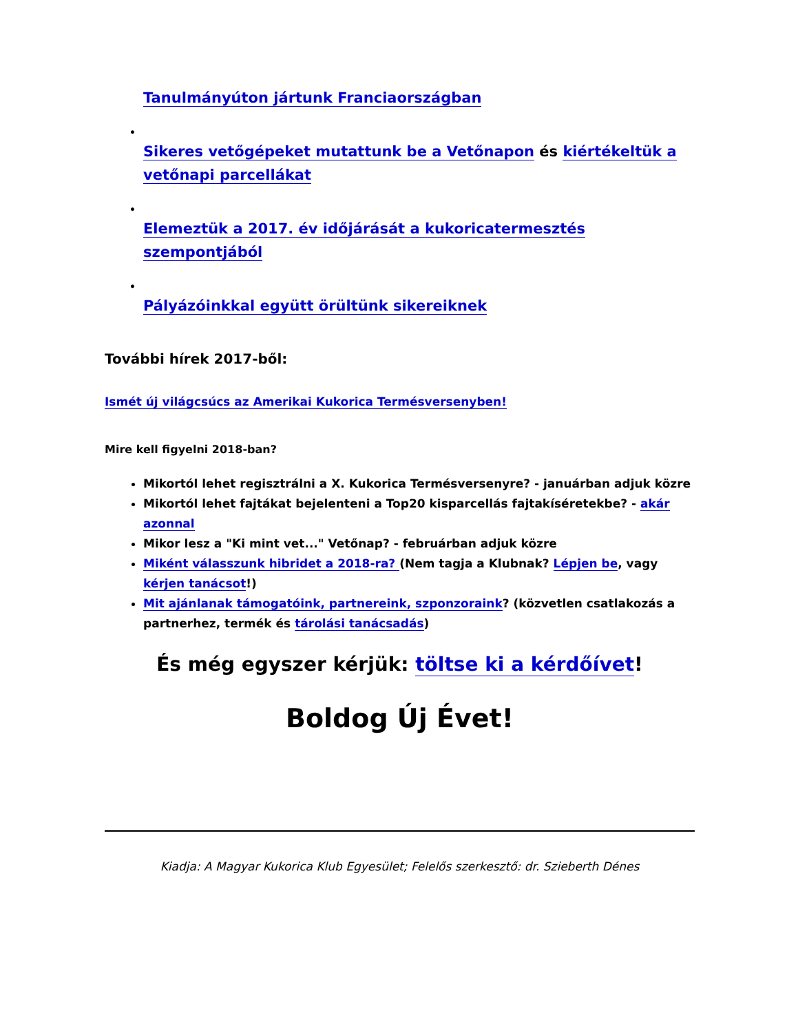Tanulmányúton jártunk Franciaországban
•
Sikeres vetőgépeket mutattunk be a Vetőnapon és kiértékeltük a vetőnapi parcellákat
•
Elemeztük a 2017. év időjárását a kukoricatermesztés szempontjából
•
Pályázóinkkal együtt örültünk sikereiknek
További hírek 2017-ből:
Ismét új világcsúcs az Amerikai Kukorica Termésversenyben!
Mire kell figyelni 2018-ban?
Mikortól lehet regisztrálni a X. Kukorica Termésversenyre? - januárban adjuk közre
Mikortól lehet fajtákat bejelenteni a Top20 kisparcellás fajtakíséretekbe? - akár azonnal
Mikor lesz a "Ki mint vet..." Vetőnap? - februárban adjuk közre
Miként válasszunk hibridet a 2018-ra? (Nem tagja a Klubnak? Lépjen be, vagy kérjen tanácsot!)
Mit ajánlanak támogatóink, partnereink, szponzoraink? (közvetlen csatlakozás a partnerhez, termék és tárolási tanácsadás)
És még egyszer kérjük: töltse ki a kérdőívet!
Boldog Új Évet!
Kiadja: A Magyar Kukorica Klub Egyesület; Felelős szerkesztő: dr. Szieberth Dénes